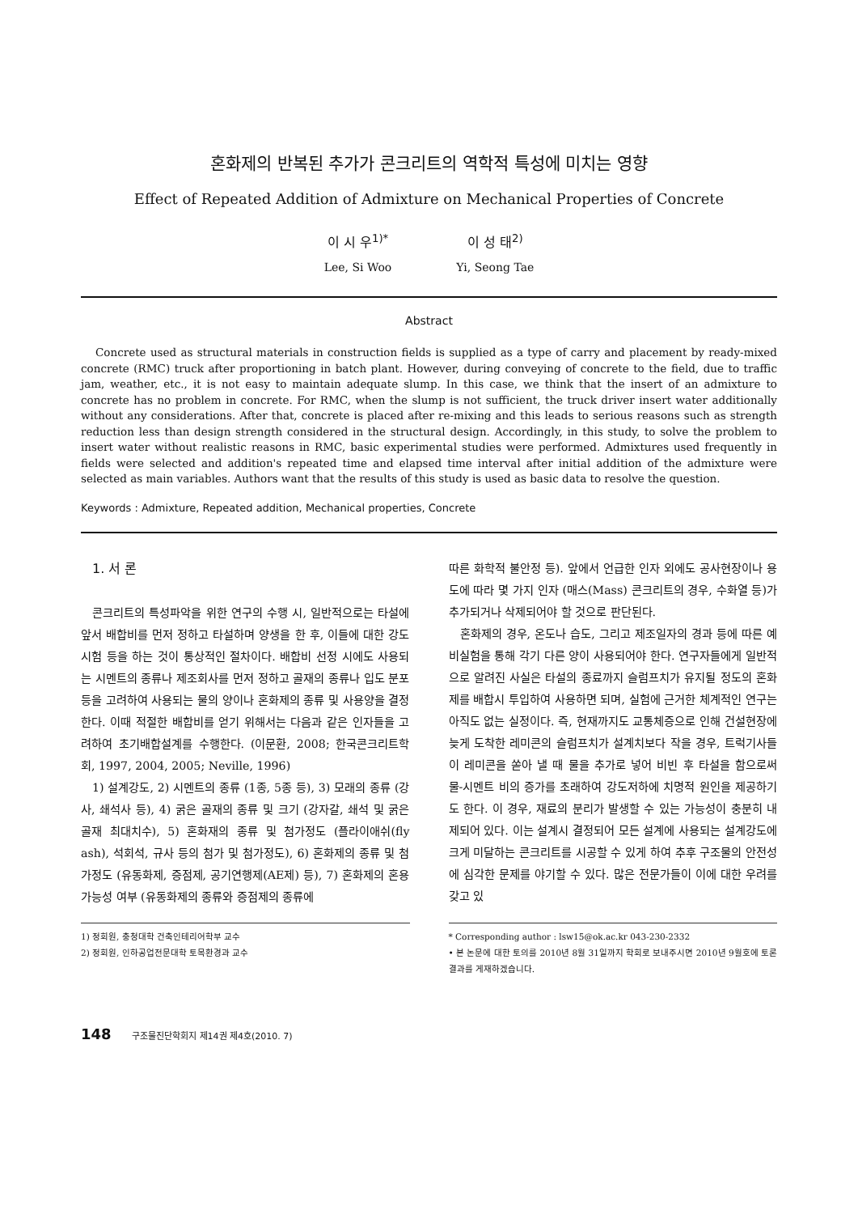혼화제의 반복된 추가가 콘크리트의 역학적 특성에 미치는 영향
Effect of Repeated Addition of Admixture on Mechanical Properties of Concrete
이 시 우<sup>1)*</sup>
Lee, Si Woo
이 성 태<sup>2)</sup>
Yi, Seong Tae
Abstract
Concrete used as structural materials in construction fields is supplied as a type of carry and placement by ready-mixed concrete (RMC) truck after proportioning in batch plant. However, during conveying of concrete to the field, due to traffic jam, weather, etc., it is not easy to maintain adequate slump. In this case, we think that the insert of an admixture to concrete has no problem in concrete. For RMC, when the slump is not sufficient, the truck driver insert water additionally without any considerations. After that, concrete is placed after re-mixing and this leads to serious reasons such as strength reduction less than design strength considered in the structural design. Accordingly, in this study, to solve the problem to insert water without realistic reasons in RMC, basic experimental studies were performed. Admixtures used frequently in fields were selected and addition's repeated time and elapsed time interval after initial addition of the admixture were selected as main variables. Authors want that the results of this study is used as basic data to resolve the question.
Keywords : Admixture, Repeated addition, Mechanical properties, Concrete
1. 서 론
콘크리트의 특성파악을 위한 연구의 수행 시, 일반적으로는 타설에 앞서 배합비를 먼저 정하고 타설하며 양생을 한 후, 이들에 대한 강도시험 등을 하는 것이 통상적인 절차이다. 배합비 선정 시에도 사용되는 시멘트의 종류나 제조회사를 먼저 정하고 골재의 종류나 입도 분포 등을 고려하여 사용되는 물의 양이나 혼화제의 종류 및 사용양을 결정한다. 이때 적절한 배합비를 얻기 위해서는 다음과 같은 인자들을 고려하여 초기배합설계를 수행한다. (이문환, 2008; 한국콘크리트학회, 1997, 2004, 2005; Neville, 1996)
1) 설계강도, 2) 시멘트의 종류 (1종, 5종 등), 3) 모래의 종류 (강사, 쇄석사 등), 4) 굵은 골재의 종류 및 크기 (강자갈, 쇄석 및 굵은 골재 최대치수), 5) 혼화재의 종류 및 첨가정도 (플라이애쉬(fly ash), 석회석, 규사 등의 첨가 및 첨가정도), 6) 혼화제의 종류 및 첨가정도 (유동화제, 증점제, 공기연행제(AE제) 등), 7) 혼화제의 혼용 가능성 여부 (유동화제의 종류와 증점제의 종류에
따른 화학적 불안정 등). 앞에서 언급한 인자 외에도 공사현장이나 용도에 따라 몇 가지 인자 (매스(Mass) 콘크리트의 경우, 수화열 등)가 추가되거나 삭제되어야 할 것으로 판단된다.
혼화제의 경우, 온도나 습도, 그리고 제조일자의 경과 등에 따른 예비실험을 통해 각기 다른 양이 사용되어야 한다. 연구자들에게 일반적으로 알려진 사실은 타설의 종료까지 슬럼프치가 유지될 정도의 혼화제를 배합시 투입하여 사용하면 되며, 실험에 근거한 체계적인 연구는 아직도 없는 실정이다. 즉, 현재까지도 교통체증으로 인해 건설현장에 늦게 도착한 레미콘의 슬럼프치가 설계치보다 작을 경우, 트럭기사들이 레미콘을 쏟아 낼 때 물을 추가로 넣어 비빈 후 타설을 함으로써 물-시멘트 비의 증가를 초래하여 강도저하에 치명적 원인을 제공하기도 한다. 이 경우, 재료의 분리가 발생할 수 있는 가능성이 충분히 내제되어 있다. 이는 설계시 결정되어 모든 설계에 사용되는 설계강도에 크게 미달하는 콘크리트를 시공할 수 있게 하여 추후 구조물의 안전성에 심각한 문제를 야기할 수 있다. 많은 전문가들이 이에 대한 우려를 갖고 있
1) 정회원, 충청대학 건축인테리어학부 교수
2) 정회원, 인하공업전문대학 토목환경과 교수
* Corresponding author : lsw15@ok.ac.kr 043-230-2332
• 본 논문에 대한 토의를 2010년 8월 31일까지 학회로 보내주시면 2010년 9월호에 토론결과를 게재하겠습니다.
148 구조물진단학회지 제14권 제4호(2010. 7)